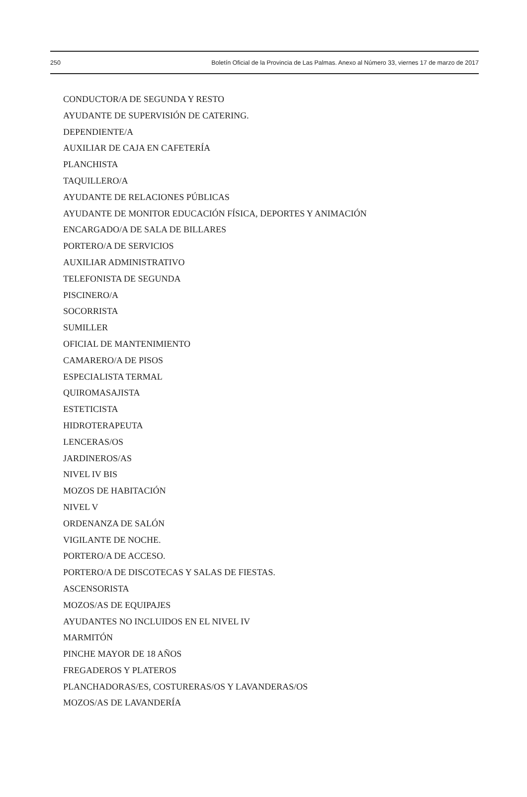250 Boletín Oficial de la Provincia de Las Palmas. Anexo al Número 33, viernes 17 de marzo de 2017
CONDUCTOR/A DE SEGUNDA Y RESTO
AYUDANTE DE SUPERVISIÓN DE CATERING.
DEPENDIENTE/A
AUXILIAR DE CAJA EN CAFETERÍA
PLANCHISTA
TAQUILLERO/A
AYUDANTE DE RELACIONES PÚBLICAS
AYUDANTE DE MONITOR EDUCACIÓN FÍSICA, DEPORTES Y ANIMACIÓN
ENCARGADO/A DE SALA DE BILLARES
PORTERO/A DE SERVICIOS
AUXILIAR ADMINISTRATIVO
TELEFONISTA DE SEGUNDA
PISCINERO/A
SOCORRISTA
SUMILLER
OFICIAL DE MANTENIMIENTO
CAMARERO/A DE PISOS
ESPECIALISTA TERMAL
QUIROMASAJISTA
ESTETICISTA
HIDROTERAPEUTA
LENCERAS/OS
JARDINEROS/AS
NIVEL IV BIS
MOZOS DE HABITACIÓN
NIVEL V
ORDENANZA DE SALÓN
VIGILANTE DE NOCHE.
PORTERO/A DE ACCESO.
PORTERO/A DE DISCOTECAS Y SALAS DE FIESTAS.
ASCENSORISTA
MOZOS/AS DE EQUIPAJES
AYUDANTES NO INCLUIDOS EN EL NIVEL IV
MARMITÓN
PINCHE MAYOR DE 18 AÑOS
FREGADEROS Y PLATEROS
PLANCHADORAS/ES, COSTURERAS/OS Y LAVANDERAS/OS
MOZOS/AS DE LAVANDERÍA